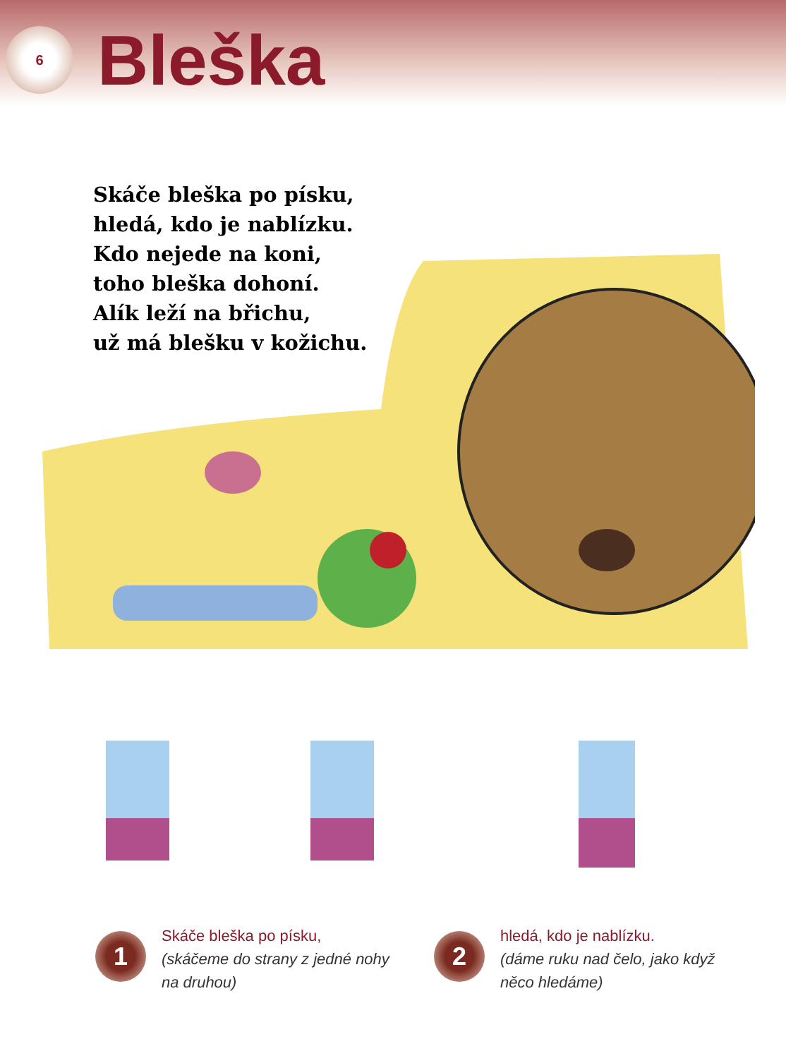6
Bleška
Skáče bleška po písku,
hledá, kdo je nablízku.
Kdo nejede na koni,
toho bleška dohoní.
Alík leží na břichu,
už má blešku v kožichu.
1
Skáče bleška po písku,
(skáčeme do strany z jedné nohy na druhou)
2
hledá, kdo je nablízku.
(dáme ruku nad čelo, jako když něco hledáme)